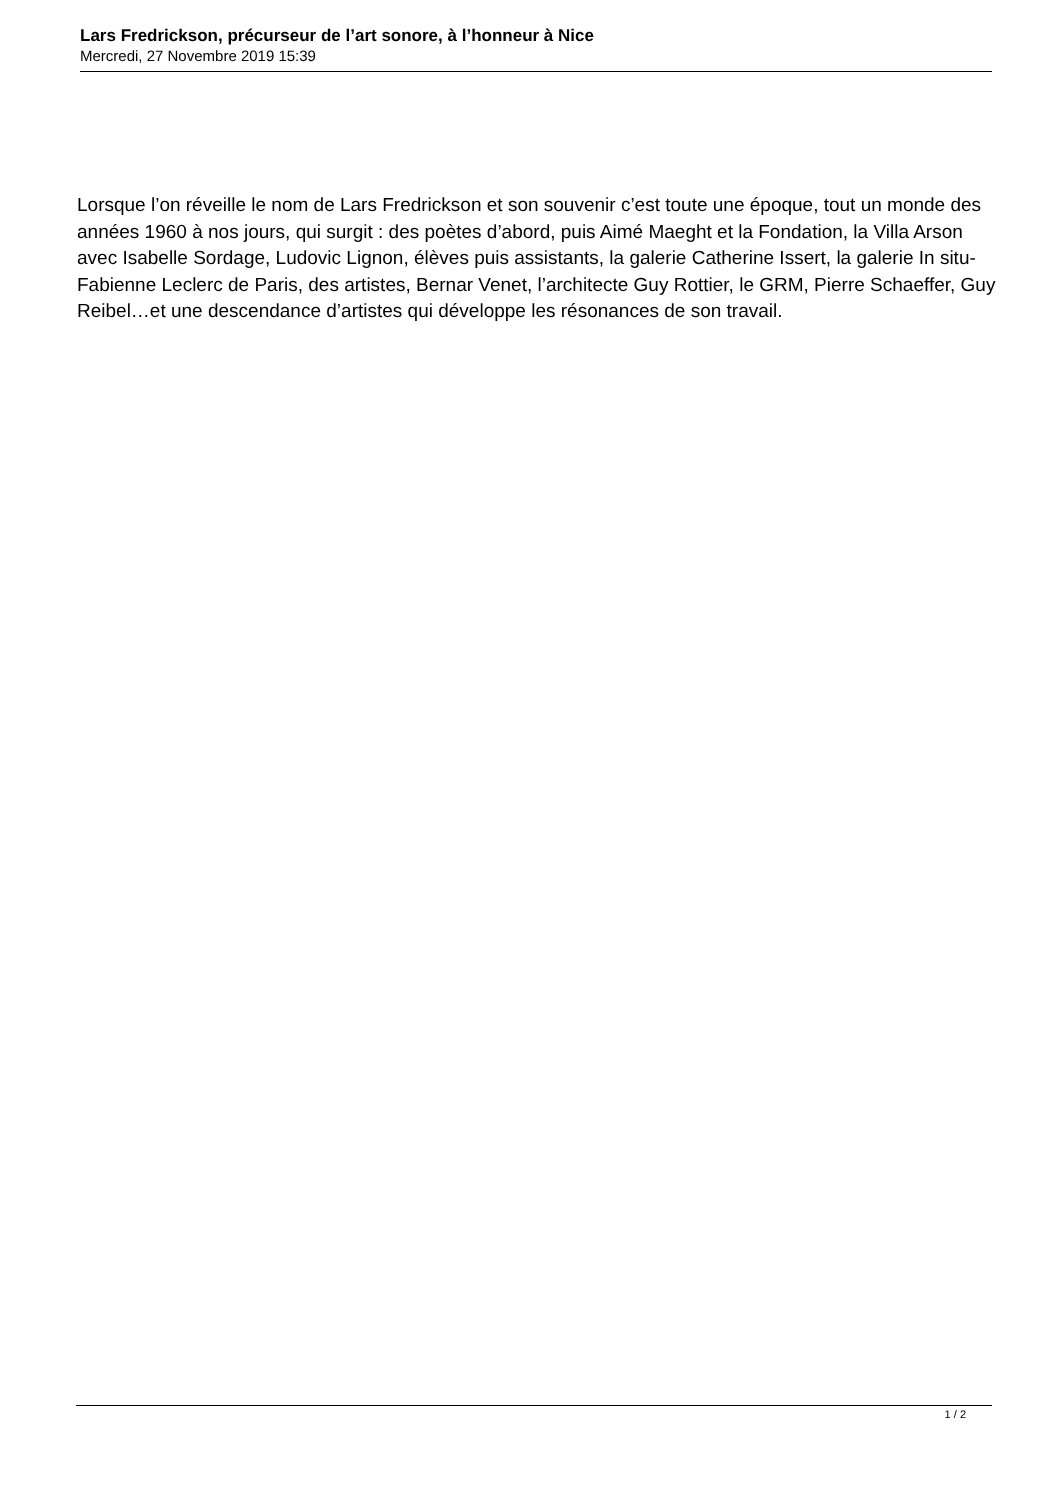Lars Fredrickson, précurseur de l’art sonore, à l’honneur à Nice
Mercredi, 27 Novembre 2019 15:39
Lorsque l’on réveille le nom de Lars Fredrickson et son souvenir c’est toute une époque, tout un monde des années 1960 à nos jours, qui surgit : des poètes d’abord, puis Aimé Maeght et la Fondation, la Villa Arson avec Isabelle Sordage, Ludovic Lignon, élèves puis assistants, la galerie Catherine Issert, la galerie In situ- Fabienne Leclerc de Paris, des artistes, Bernar Venet, l’architecte Guy Rottier, le GRM, Pierre Schaeffer, Guy Reibel…et une descendance d’artistes qui développe les résonances de son travail.
1 / 2